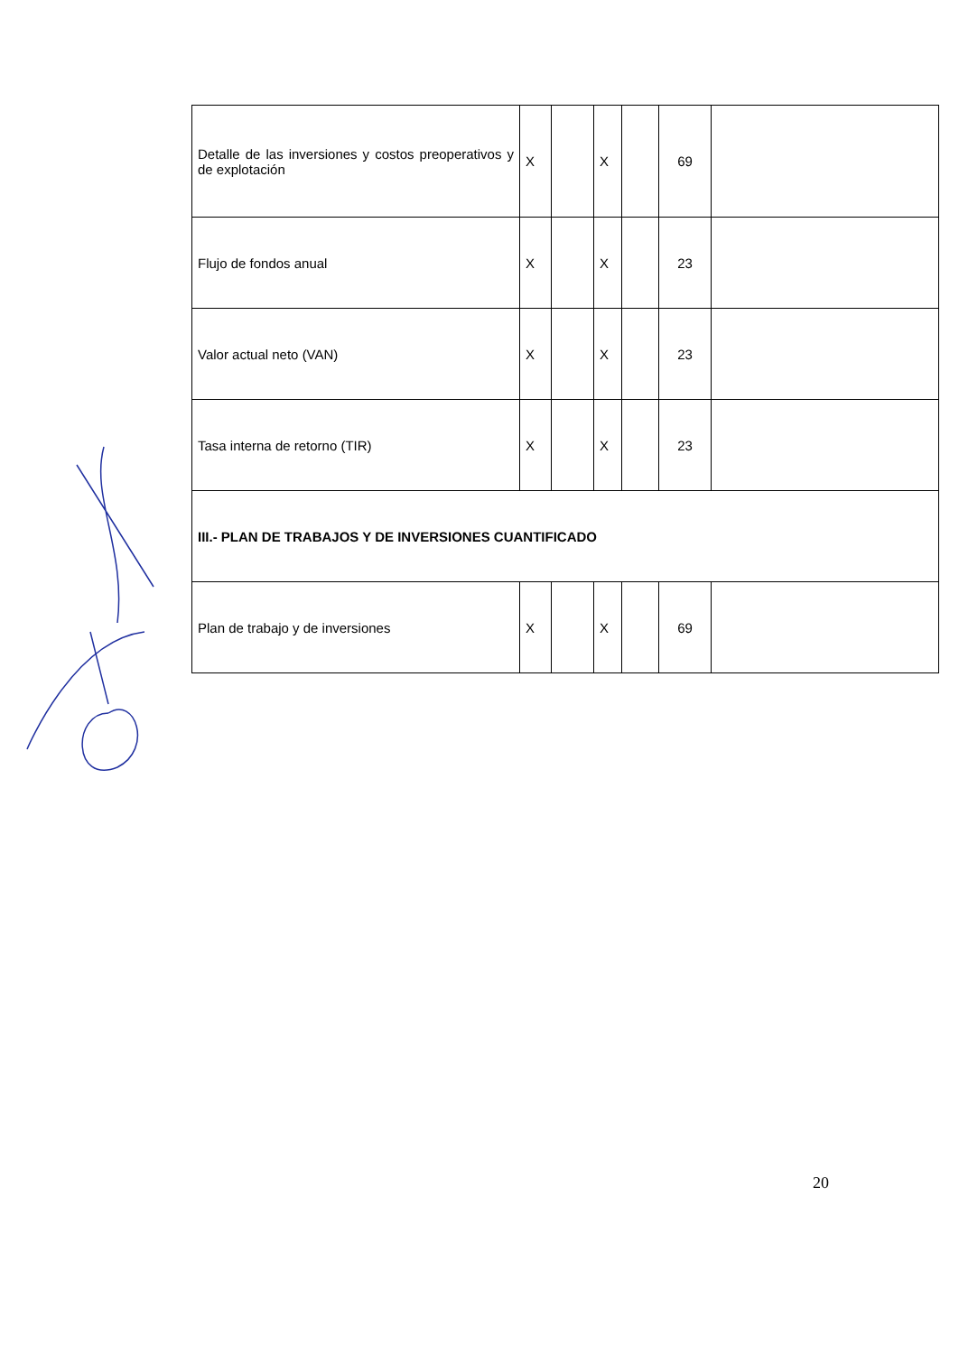| Detalle de las inversiones y costos preoperativos y de explotación | X | | X | | 69 | |
| Flujo de fondos anual | X | | X | | 23 | |
| Valor actual neto (VAN) | X | | X | | 23 | |
| Tasa interna de retorno (TIR) | X | | X | | 23 | |
| III.- PLAN DE TRABAJOS Y DE INVERSIONES CUANTIFICADO | | | | | | |
| Plan de trabajo y de inversiones | X | | X | | 69 | |
20